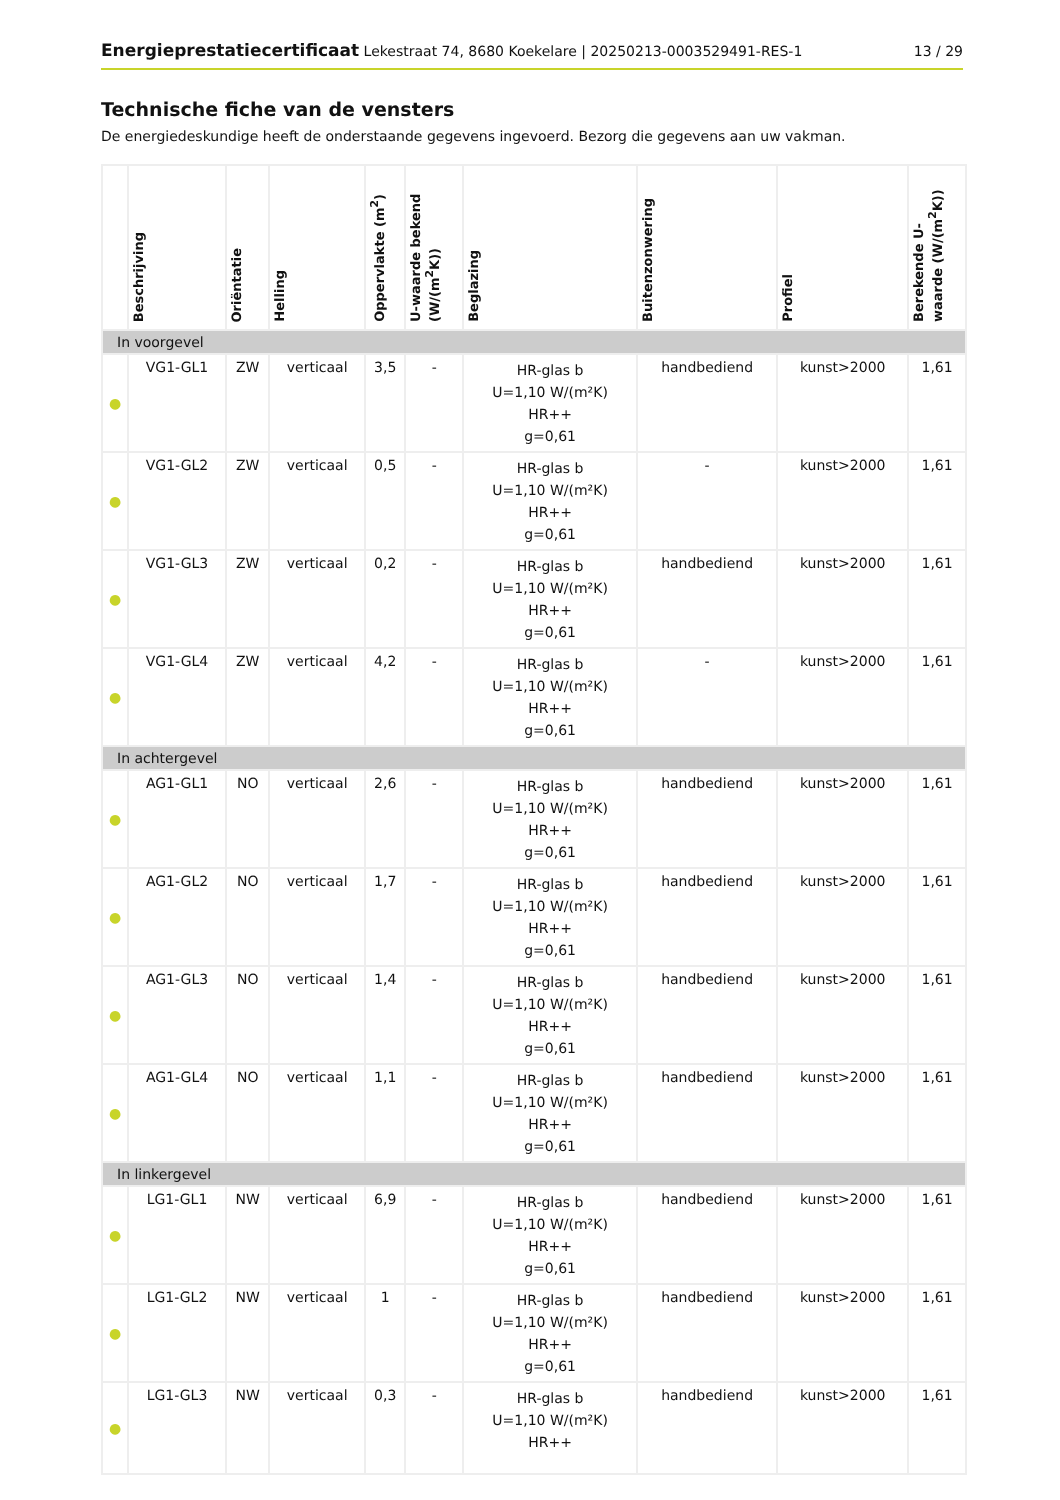Energieprestatiecertificaat Lekestraat 74, 8680 Koekelare | 20250213-0003529491-RES-1
13 / 29
Technische fiche van de vensters
De energiedeskundige heeft de onderstaande gegevens ingevoerd. Bezorg die gegevens aan uw vakman.
| | Beschrijving | Oriëntatie | Helling | Oppervlakte (m<sup>2</sup>) | U-waarde bekend (W/(m<sup>2</sup>K)) | Beglazing | Buitenzonwering | Profiel | Berekende U-waarde (W/(m<sup>2</sup>K)) |
| --- | --- | --- | --- | --- | --- | --- | --- | --- | --- |
| In voorgevel | | | | | | | | | |
| ● | VG1-GL1 | ZW | verticaal | 3,5 | - | HR-glas b U=1,10 W/(m²K) HR++ g=0,61 | handbediend | kunst>2000 | 1,61 |
| ● | VG1-GL2 | ZW | verticaal | 0,5 | - | HR-glas b U=1,10 W/(m²K) HR++ g=0,61 | - | kunst>2000 | 1,61 |
| ● | VG1-GL3 | ZW | verticaal | 0,2 | - | HR-glas b U=1,10 W/(m²K) HR++ g=0,61 | handbediend | kunst>2000 | 1,61 |
| ● | VG1-GL4 | ZW | verticaal | 4,2 | - | HR-glas b U=1,10 W/(m²K) HR++ g=0,61 | - | kunst>2000 | 1,61 |
| In achtergevel | | | | | | | | | |
| ● | AG1-GL1 | NO | verticaal | 2,6 | - | HR-glas b U=1,10 W/(m²K) HR++ g=0,61 | handbediend | kunst>2000 | 1,61 |
| ● | AG1-GL2 | NO | verticaal | 1,7 | - | HR-glas b U=1,10 W/(m²K) HR++ g=0,61 | handbediend | kunst>2000 | 1,61 |
| ● | AG1-GL3 | NO | verticaal | 1,4 | - | HR-glas b U=1,10 W/(m²K) HR++ g=0,61 | handbediend | kunst>2000 | 1,61 |
| ● | AG1-GL4 | NO | verticaal | 1,1 | - | HR-glas b U=1,10 W/(m²K) HR++ g=0,61 | handbediend | kunst>2000 | 1,61 |
| In linkergevel | | | | | | | | | |
| ● | LG1-GL1 | NW | verticaal | 6,9 | - | HR-glas b U=1,10 W/(m²K) HR++ g=0,61 | handbediend | kunst>2000 | 1,61 |
| ● | LG1-GL2 | NW | verticaal | 1 | - | HR-glas b U=1,10 W/(m²K) HR++ g=0,61 | handbediend | kunst>2000 | 1,61 |
| ● | LG1-GL3 | NW | verticaal | 0,3 | - | HR-glas b U=1,10 W/(m²K) HR++ | handbediend | kunst>2000 | 1,61 |